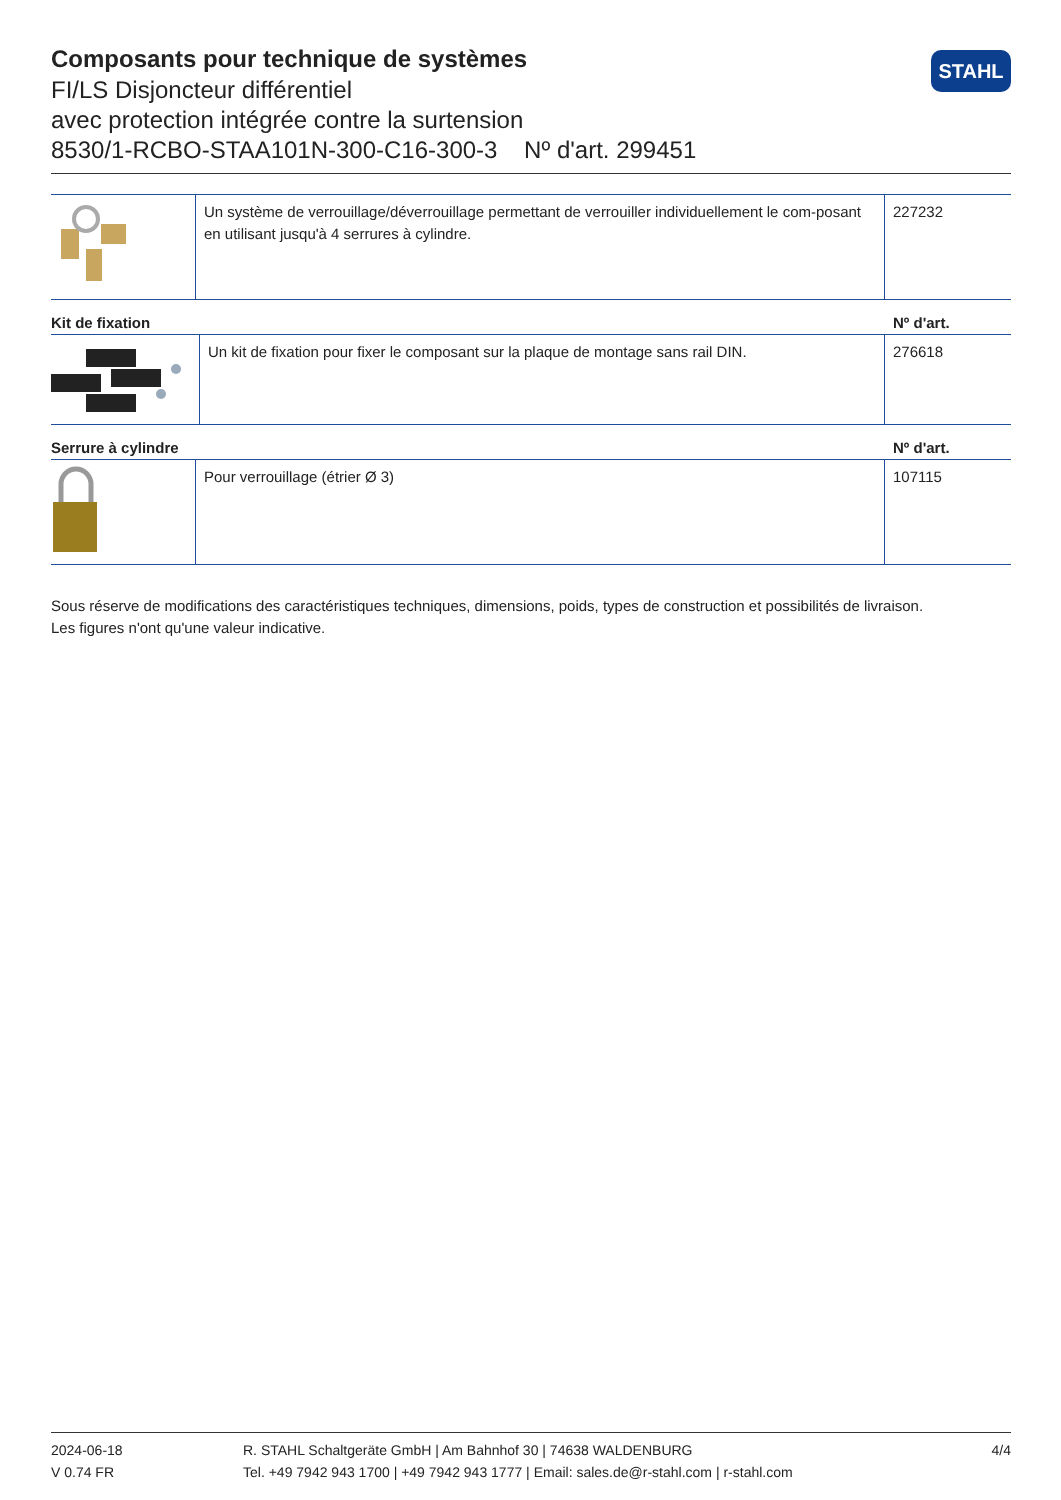Composants pour technique de systèmes
FI/LS Disjoncteur différentiel
avec protection intégrée contre la surtension
8530/1-RCBO-STAA101N-300-C16-300-3 Nº d'art. 299451
STAHL
| | Un système de verrouillage/déverrouillage permettant de verrouiller individuellement le com-posant en utilisant jusqu'à 4 serrures à cylindre. | 227232 |
Kit de fixation Nº d'art.
| | Un kit de fixation pour fixer le composant sur la plaque de montage sans rail DIN. | 276618 |
Serrure à cylindre Nº d'art.
| | Pour verrouillage (étrier Ø 3) | 107115 |
Sous réserve de modifications des caractéristiques techniques, dimensions, poids, types de construction et possibilités de livraison.
Les figures n'ont qu'une valeur indicative.
2024-06-18
V 0.74 FR
R. STAHL Schaltgeräte GmbH | Am Bahnhof 30 | 74638 WALDENBURG
Tel. +49 7942 943 1700 | +49 7942 943 1777 | Email: sales.de@r-stahl.com | r-stahl.com
4/4